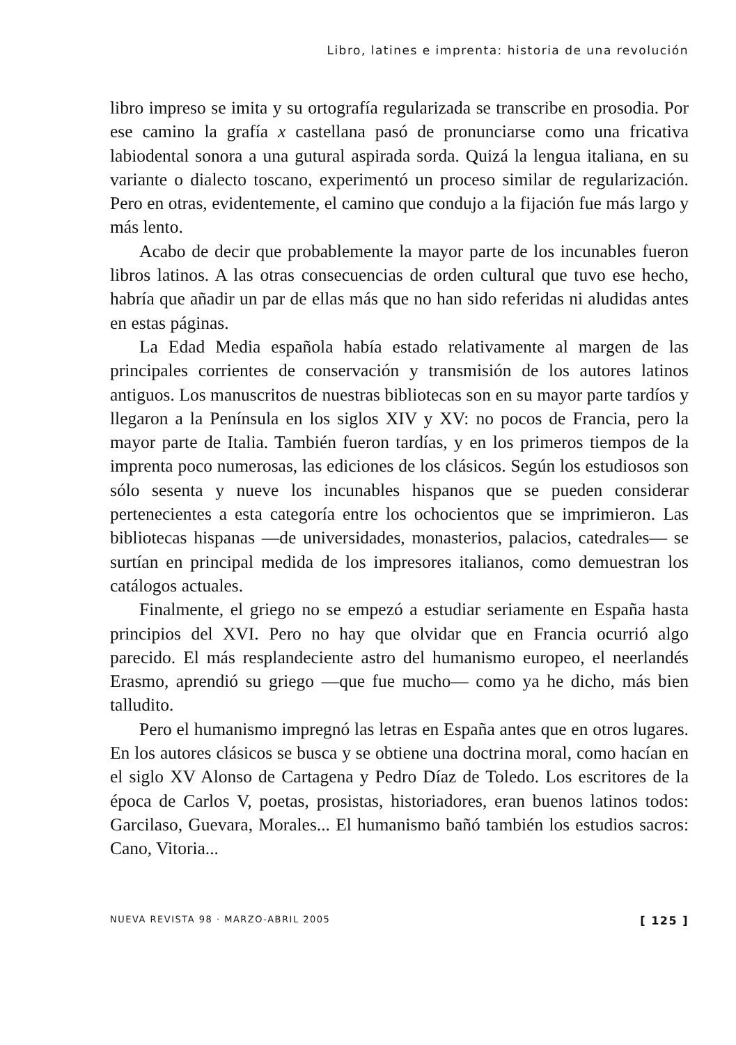Libro, latines e imprenta: historia de una revolución
libro impreso se imita y su ortografía regularizada se transcribe en prosodia. Por ese camino la grafía x castellana pasó de pronunciarse como una fricativa labiodental sonora a una gutural aspirada sorda. Quizá la lengua italiana, en su variante o dialecto toscano, experimentó un proceso similar de regularización. Pero en otras, evidentemente, el camino que condujo a la fijación fue más largo y más lento.
Acabo de decir que probablemente la mayor parte de los incunables fueron libros latinos. A las otras consecuencias de orden cultural que tuvo ese hecho, habría que añadir un par de ellas más que no han sido referidas ni aludidas antes en estas páginas.
La Edad Media española había estado relativamente al margen de las principales corrientes de conservación y transmisión de los autores latinos antiguos. Los manuscritos de nuestras bibliotecas son en su mayor parte tardíos y llegaron a la Península en los siglos XIV y XV: no pocos de Francia, pero la mayor parte de Italia. También fueron tardías, y en los primeros tiempos de la imprenta poco numerosas, las ediciones de los clásicos. Según los estudiosos son sólo sesenta y nueve los incunables hispanos que se pueden considerar pertenecientes a esta categoría entre los ochocientos que se imprimieron. Las bibliotecas hispanas —de universidades, monasterios, palacios, catedrales— se surtían en principal medida de los impresores italianos, como demuestran los catálogos actuales.
Finalmente, el griego no se empezó a estudiar seriamente en España hasta principios del XVI. Pero no hay que olvidar que en Francia ocurrió algo parecido. El más resplandeciente astro del humanismo europeo, el neerlandés Erasmo, aprendió su griego —que fue mucho— como ya he dicho, más bien talludito.
Pero el humanismo impregnó las letras en España antes que en otros lugares. En los autores clásicos se busca y se obtiene una doctrina moral, como hacían en el siglo XV Alonso de Cartagena y Pedro Díaz de Toledo. Los escritores de la época de Carlos V, poetas, prosistas, historiadores, eran buenos latinos todos: Garcilaso, Guevara, Morales... El humanismo bañó también los estudios sacros: Cano, Vitoria...
NUEVA REVISTA 98 · MARZO-ABRIL 2005 [ 125 ]